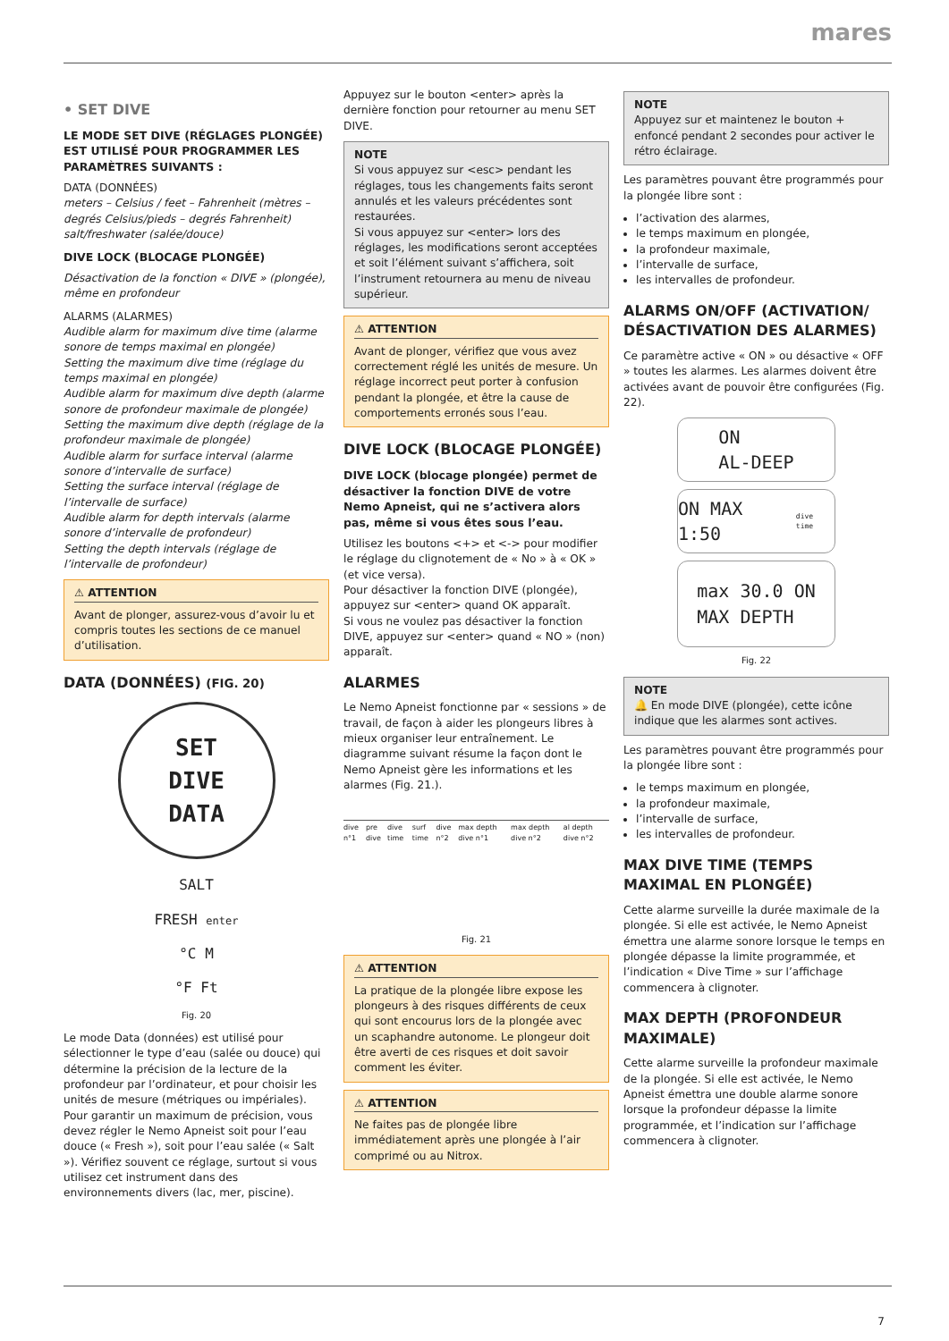mares
• SET DIVE
LE MODE SET DIVE (RÉGLAGES PLONGÉE) EST UTILISÉ POUR PROGRAMMER LES PARAMÈTRES SUIVANTS :
DATA (DONNÉES)
meters – Celsius / feet – Fahrenheit (mètres – degrés Celsius/pieds – degrés Fahrenheit)
salt/freshwater (salée/douce)
DIVE LOCK (BLOCAGE PLONGÉE)
Désactivation de la fonction « DIVE » (plongée), même en profondeur
ALARMS (ALARMES)
Audible alarm for maximum dive time (alarme sonore de temps maximal en plongée)
Setting the maximum dive time (réglage du temps maximal en plongée)
Audible alarm for maximum dive depth (alarme sonore de profondeur maximale de plongée)
Setting the maximum dive depth (réglage de la profondeur maximale de plongée)
Audible alarm for surface interval (alarme sonore d’intervalle de surface)
Setting the surface interval (réglage de l’intervalle de surface)
Audible alarm for depth intervals (alarme sonore d’intervalle de profondeur)
Setting the depth intervals (réglage de l’intervalle de profondeur)
⚠ ATTENTION
Avant de plonger, assurez-vous d’avoir lu et compris toutes les sections de ce manuel d’utilisation.
DATA (DONNÉES) (FIG. 20)
SET
DIVE
DATA
SALT
FRESH enter
°C M
°F Ft
Fig. 20
Le mode Data (données) est utilisé pour sélectionner le type d’eau (salée ou douce) qui détermine la précision de la lecture de la profondeur par l’ordinateur, et pour choisir les unités de mesure (métriques ou impériales). Pour garantir un maximum de précision, vous devez régler le Nemo Apneist soit pour l’eau douce (« Fresh »), soit pour l’eau salée (« Salt »). Vérifiez souvent ce réglage, surtout si vous utilisez cet instrument dans des environnements divers (lac, mer, piscine).
Appuyez sur le bouton <enter> après la dernière fonction pour retourner au menu SET DIVE.
NOTE
Si vous appuyez sur <esc> pendant les réglages, tous les changements faits seront annulés et les valeurs précédentes sont restaurées.
Si vous appuyez sur <enter> lors des réglages, les modifications seront acceptées et soit l’élément suivant s’affichera, soit l’instrument retournera au menu de niveau supérieur.
⚠ ATTENTION
Avant de plonger, vérifiez que vous avez correctement réglé les unités de mesure. Un réglage incorrect peut porter à confusion pendant la plongée, et être la cause de comportements erronés sous l’eau.
DIVE LOCK (BLOCAGE PLONGÉE)
DIVE LOCK (blocage plongée) permet de désactiver la fonction DIVE de votre Nemo Apneist, qui ne s’activera alors pas, même si vous êtes sous l’eau.
Utilisez les boutons <+> et <-> pour modifier le réglage du clignotement de « No » à « OK » (et vice versa).
Pour désactiver la fonction DIVE (plongée), appuyez sur <enter> quand OK apparaît.
Si vous ne voulez pas désactiver la fonction DIVE, appuyez sur <enter> quand « NO » (non) apparaît.
ALARMES
Le Nemo Apneist fonctionne par « sessions » de travail, de façon à aider les plongeurs libres à mieux organiser leur entraînement. Le diagramme suivant résume la façon dont le Nemo Apneist gère les informations et les alarmes (Fig. 21.).
dive n°1 pre dive dive time surf time dive n°2 max depth dive n°1 max depth dive n°2 al depth dive n°2
Fig. 21
⚠ ATTENTION
La pratique de la plongée libre expose les plongeurs à des risques différents de ceux qui sont encourus lors de la plongée avec un scaphandre autonome. Le plongeur doit être averti de ces risques et doit savoir comment les éviter.
⚠ ATTENTION
Ne faites pas de plongée libre immédiatement après une plongée à l’air comprimé ou au Nitrox.
NOTE
Appuyez sur et maintenez le bouton + enfoncé pendant 2 secondes pour activer le rétro éclairage.
Les paramètres pouvant être programmés pour la plongée libre sont :
l’activation des alarmes,
le temps maximum en plongée,
la profondeur maximale,
l’intervalle de surface,
les intervalles de profondeur.
ALARMS ON/OFF (ACTIVATION/ DÉSACTIVATION DES ALARMES)
Ce paramètre active « ON » ou désactive « OFF » toutes les alarmes. Les alarmes doivent être activées avant de pouvoir être configurées (Fig. 22).
ON
AL-DEEP
ON MAX 1:50 dive time
max 30.0 ON
MAX DEPTH
Fig. 22
NOTE
🔔 En mode DIVE (plongée), cette icône indique que les alarmes sont actives.
Les paramètres pouvant être programmés pour la plongée libre sont :
le temps maximum en plongée,
la profondeur maximale,
l’intervalle de surface,
les intervalles de profondeur.
MAX DIVE TIME (TEMPS MAXIMAL EN PLONGÉE)
Cette alarme surveille la durée maximale de la plongée. Si elle est activée, le Nemo Apneist émettra une alarme sonore lorsque le temps en plongée dépasse la limite programmée, et l’indication « Dive Time » sur l’affichage commencera à clignoter.
MAX DEPTH (PROFONDEUR MAXIMALE)
Cette alarme surveille la profondeur maximale de la plongée. Si elle est activée, le Nemo Apneist émettra une double alarme sonore lorsque la profondeur dépasse la limite programmée, et l’indication sur l’affichage commencera à clignoter.
7